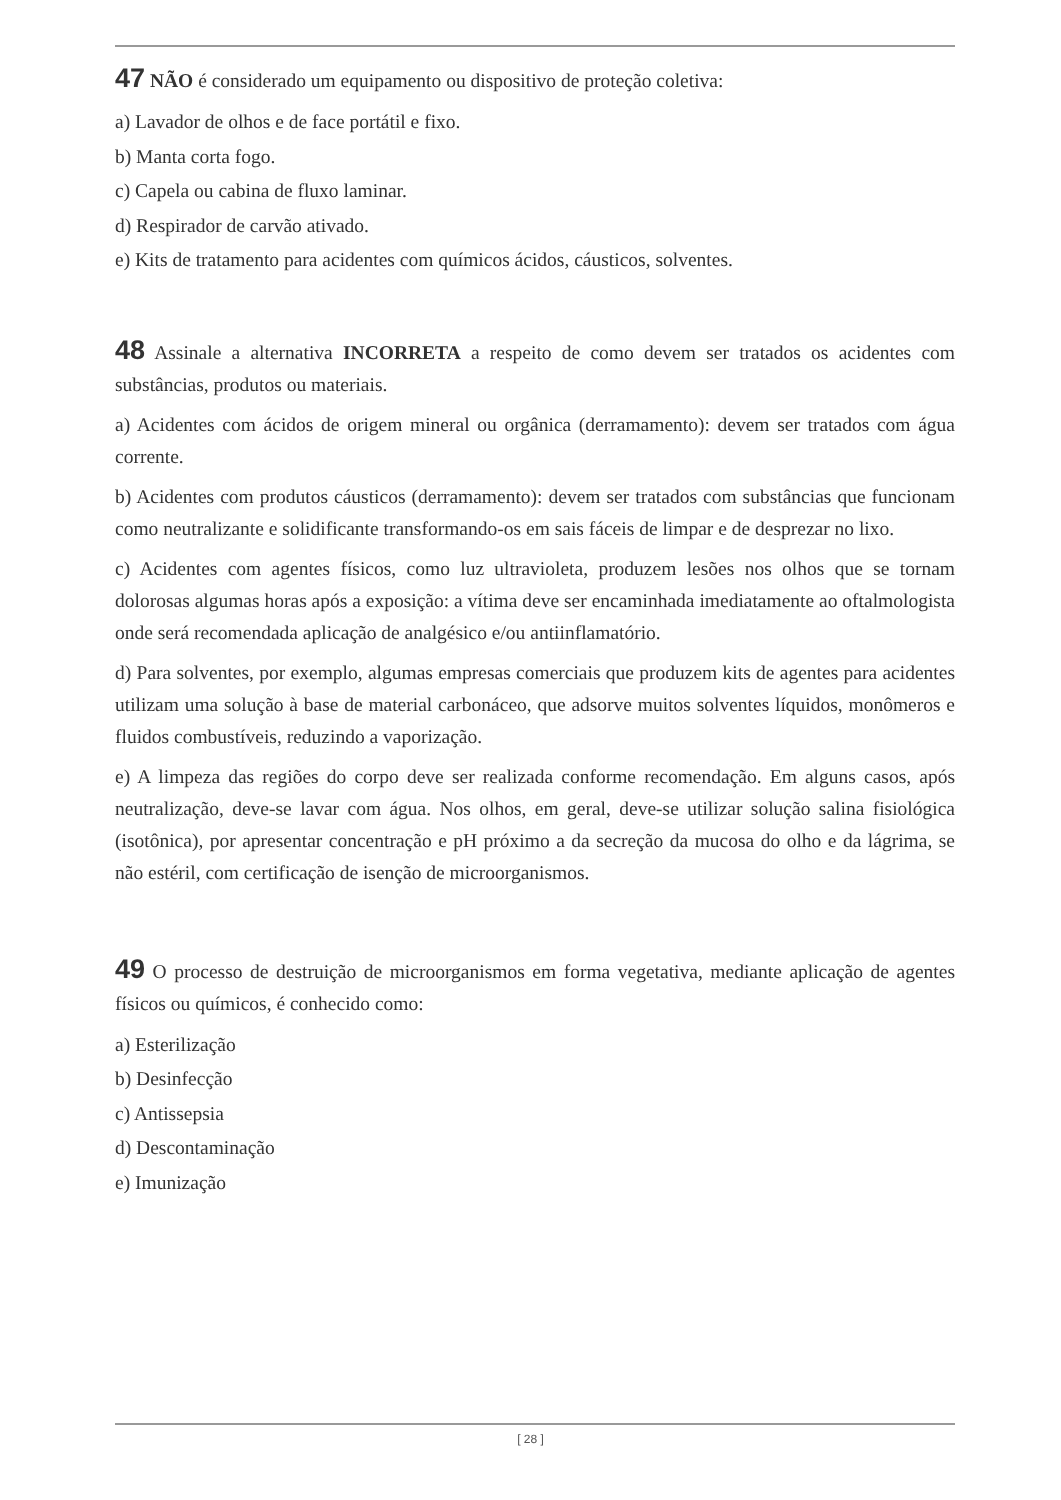47 NÃO é considerado um equipamento ou dispositivo de proteção coletiva:
a) Lavador de olhos e de face portátil e fixo.
b) Manta corta fogo.
c) Capela ou cabina de fluxo laminar.
d) Respirador de carvão ativado.
e) Kits de tratamento para acidentes com químicos ácidos, cáusticos, solventes.
48 Assinale a alternativa INCORRETA a respeito de como devem ser tratados os acidentes com substâncias, produtos ou materiais.
a) Acidentes com ácidos de origem mineral ou orgânica (derramamento): devem ser tratados com água corrente.
b) Acidentes com produtos cáusticos (derramamento): devem ser tratados com substâncias que funcionam como neutralizante e solidificante transformando-os em sais fáceis de limpar e de desprezar no lixo.
c) Acidentes com agentes físicos, como luz ultravioleta, produzem lesões nos olhos que se tornam dolorosas algumas horas após a exposição: a vítima deve ser encaminhada imediatamente ao oftalmologista onde será recomendada aplicação de analgésico e/ou antiinflamatório.
d) Para solventes, por exemplo, algumas empresas comerciais que produzem kits de agentes para acidentes utilizam uma solução à base de material carbonáceo, que adsorve muitos solventes líquidos, monômeros e fluidos combustíveis, reduzindo a vaporização.
e) A limpeza das regiões do corpo deve ser realizada conforme recomendação. Em alguns casos, após neutralização, deve-se lavar com água. Nos olhos, em geral, deve-se utilizar solução salina fisiológica (isotônica), por apresentar concentração e pH próximo a da secreção da mucosa do olho e da lágrima, se não estéril, com certificação de isenção de microorganismos.
49 O processo de destruição de microorganismos em forma vegetativa, mediante aplicação de agentes físicos ou químicos, é conhecido como:
a) Esterilização
b) Desinfecção
c) Antissepsia
d) Descontaminação
e) Imunização
[ 28 ]